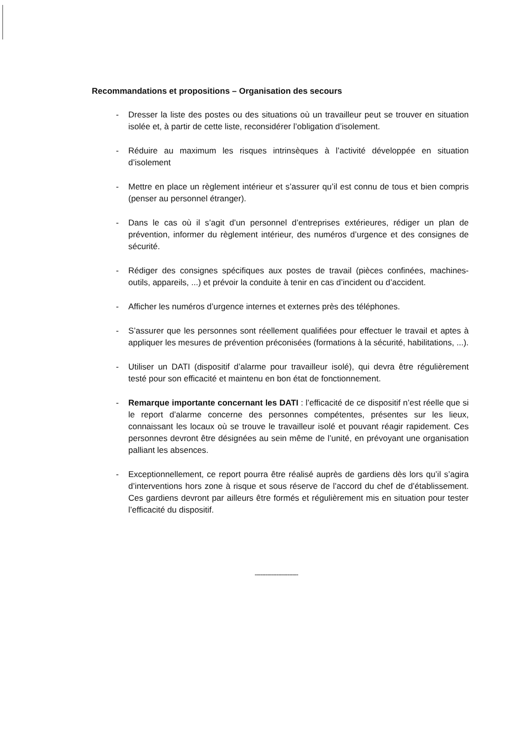Recommandations et propositions – Organisation des secours
- Dresser la liste des postes ou des situations où un travailleur peut se trouver en situation isolée et, à partir de cette liste, reconsidérer l’obligation d’isolement.
- Réduire au maximum les risques intrinsèques à l’activité développée en situation d’isolement
- Mettre en place un règlement intérieur et s’assurer qu’il est connu de tous et bien compris (penser au personnel étranger).
- Dans le cas où il s’agit d’un personnel d’entreprises extérieures, rédiger un plan de prévention, informer du règlement intérieur, des numéros d’urgence et des consignes de sécurité.
- Rédiger des consignes spécifiques aux postes de travail (pièces confinées, machines-outils, appareils, ...) et prévoir la conduite à tenir en cas d’incident ou d’accident.
- Afficher les numéros d’urgence internes et externes près des téléphones.
- S’assurer que les personnes sont réellement qualifiées pour effectuer le travail et aptes à appliquer les mesures de prévention préconisées (formations à la sécurité, habilitations, ...).
- Utiliser un DATI (dispositif d’alarme pour travailleur isolé), qui devra être régulièrement testé pour son efficacité et maintenu en bon état de fonctionnement.
- Remarque importante concernant les DATI : l’efficacité de ce dispositif n’est réelle que si le report d’alarme concerne des personnes compétentes, présentes sur les lieux, connaissant les locaux où se trouve le travailleur isolé et pouvant réagir rapidement. Ces personnes devront être désignées au sein même de l’unité, en prévoyant une organisation palliant les absences.
- Exceptionnellement, ce report pourra être réalisé auprès de gardiens dès lors qu’il s’agira d’interventions hors zone à risque et sous réserve de l’accord du chef de d’établissement. Ces gardiens devront par ailleurs être formés et régulièrement mis en situation pour tester l’efficacité du dispositif.
------------------------